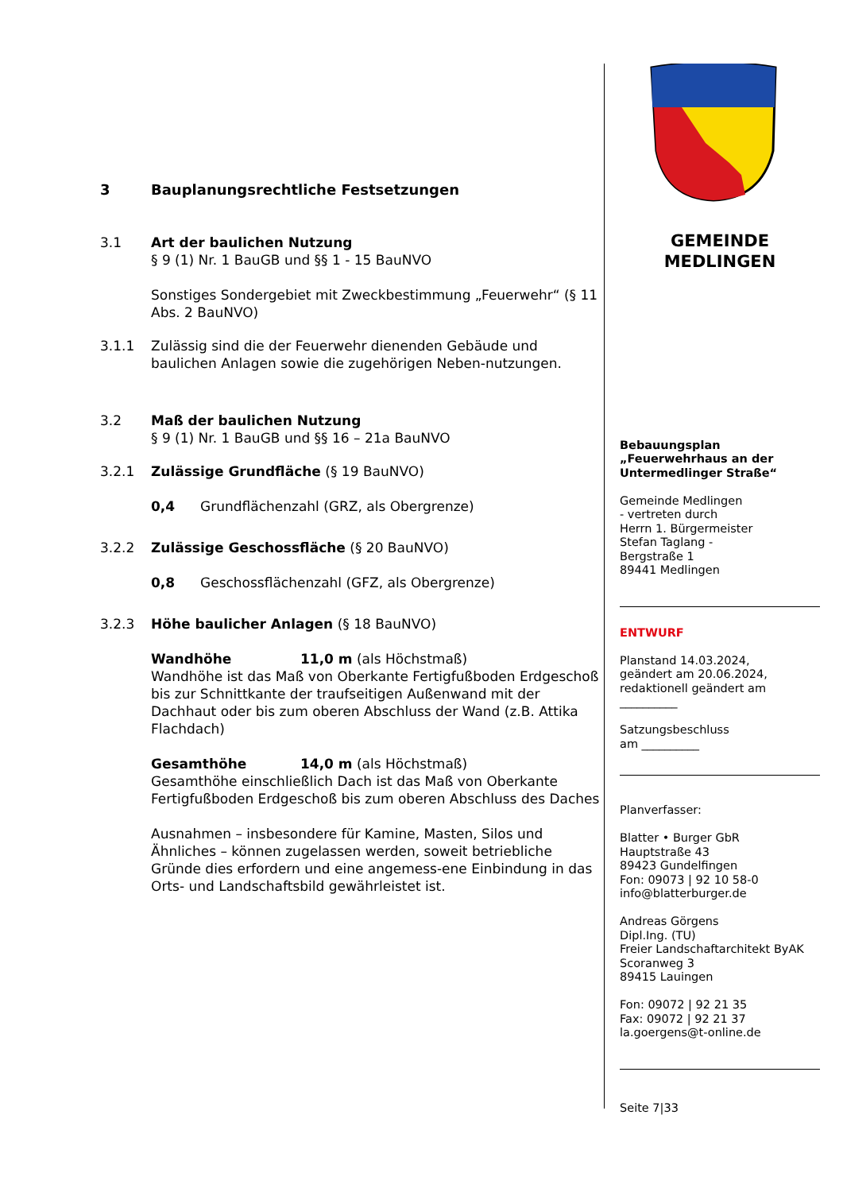3 Bauplanungsrechtliche Festsetzungen
3.1 Art der baulichen Nutzung
§ 9 (1) Nr. 1 BauGB und §§ 1 - 15 BauNVO
Sonstiges Sondergebiet mit Zweckbestimmung „Feuerwehr“ (§ 11 Abs. 2 BauNVO)
3.1.1 Zulässig sind die der Feuerwehr dienenden Gebäude und baulichen Anlagen sowie die zugehörigen Neben-nutzungen.
3.2 Maß der baulichen Nutzung
§ 9 (1) Nr. 1 BauGB und §§ 16 – 21a BauNVO
3.2.1 Zulässige Grundfläche (§ 19 BauNVO)
0,4 Grundflächenzahl (GRZ, als Obergrenze)
3.2.2 Zulässige Geschossfläche (§ 20 BauNVO)
0,8 Geschossflächenzahl (GFZ, als Obergrenze)
3.2.3 Höhe baulicher Anlagen (§ 18 BauNVO)
Wandhöhe 11,0 m (als Höchstmaß)
Wandhöhe ist das Maß von Oberkante Fertigfußboden Erdgeschoß bis zur Schnittkante der traufseitigen Außenwand mit der Dachhaut oder bis zum oberen Abschluss der Wand (z.B. Attika Flachdach)
Gesamthöhe 14,0 m (als Höchstmaß)
Gesamthöhe einschließlich Dach ist das Maß von Oberkante Fertigfußboden Erdgeschoß bis zum oberen Abschluss des Daches
Ausnahmen – insbesondere für Kamine, Masten, Silos und Ähnliches – können zugelassen werden, soweit betriebliche Gründe dies erfordern und eine angemess-ene Einbindung in das Orts- und Landschaftsbild gewährleistet ist.
GEMEINDE
MEDLINGEN
Bebauungsplan
„Feuerwehrhaus an der Untermedlinger Straße“
Gemeinde Medlingen
- vertreten durch
Herrn 1. Bürgermeister
Stefan Taglang -
Bergstraße 1
89441 Medlingen
ENTWURF
Planstand 14.03.2024,
geändert am 20.06.2024,
redaktionell geändert am
__________
Satzungsbeschluss
am __________
Planverfasser:
Blatter • Burger GbR
Hauptstraße 43
89423 Gundelfingen
Fon: 09073 | 92 10 58-0
info@blatterburger.de
Andreas Görgens
Dipl.Ing. (TU)
Freier Landschaftarchitekt ByAK
Scoranweg 3
89415 Lauingen
Fon: 09072 | 92 21 35
Fax: 09072 | 92 21 37
la.goergens@t-online.de
Seite 7|33